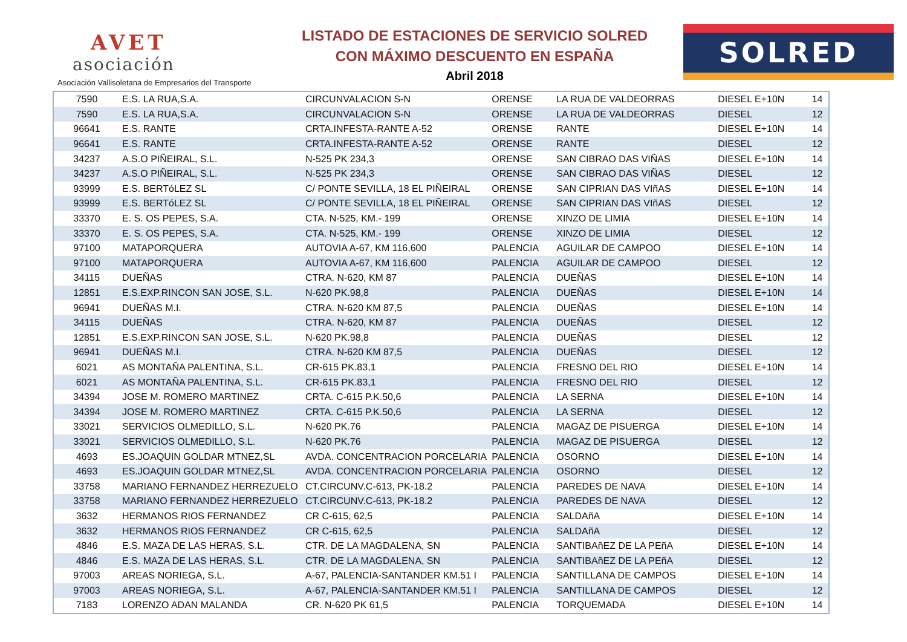AVET
asociación
Asociación Vallisoletana de Empresarios del Transporte
LISTADO DE ESTACIONES DE SERVICIO SOLRED
CON MÁXIMO DESCUENTO EN ESPAÑA
Abril 2018
SOLRED
| 7590 | E.S. LA RUA,S.A. | CIRCUNVALACION S-N | ORENSE | LA RUA DE VALDEORRAS | DIESEL E+10N | 14 |
| 7590 | E.S. LA RUA,S.A. | CIRCUNVALACION S-N | ORENSE | LA RUA DE VALDEORRAS | DIESEL | 12 |
| 96641 | E.S. RANTE | CRTA.INFESTA-RANTE A-52 | ORENSE | RANTE | DIESEL E+10N | 14 |
| 96641 | E.S. RANTE | CRTA.INFESTA-RANTE A-52 | ORENSE | RANTE | DIESEL | 12 |
| 34237 | A.S.O PIÑEIRAL, S.L. | N-525 PK 234,3 | ORENSE | SAN CIBRAO DAS VIÑAS | DIESEL E+10N | 14 |
| 34237 | A.S.O PIÑEIRAL, S.L. | N-525 PK 234,3 | ORENSE | SAN CIBRAO DAS VIÑAS | DIESEL | 12 |
| 93999 | E.S. BERTóLEZ SL | C/ PONTE SEVILLA, 18 EL PIÑEIRAL | ORENSE | SAN CIPRIAN DAS VIñAS | DIESEL E+10N | 14 |
| 93999 | E.S. BERTóLEZ SL | C/ PONTE SEVILLA, 18 EL PIÑEIRAL | ORENSE | SAN CIPRIAN DAS VIñAS | DIESEL | 12 |
| 33370 | E. S. OS PEPES, S.A. | CTA. N-525, KM.- 199 | ORENSE | XINZO DE LIMIA | DIESEL E+10N | 14 |
| 33370 | E. S. OS PEPES, S.A. | CTA. N-525, KM.- 199 | ORENSE | XINZO DE LIMIA | DIESEL | 12 |
| 97100 | MATAPORQUERA | AUTOVIA A-67, KM 116,600 | PALENCIA | AGUILAR DE CAMPOO | DIESEL E+10N | 14 |
| 97100 | MATAPORQUERA | AUTOVIA A-67, KM 116,600 | PALENCIA | AGUILAR DE CAMPOO | DIESEL | 12 |
| 34115 | DUEÑAS | CTRA. N-620, KM 87 | PALENCIA | DUEÑAS | DIESEL E+10N | 14 |
| 12851 | E.S.EXP.RINCON SAN JOSE, S.L. | N-620 PK.98,8 | PALENCIA | DUEÑAS | DIESEL E+10N | 14 |
| 96941 | DUEÑAS M.I. | CTRA. N-620 KM 87,5 | PALENCIA | DUEÑAS | DIESEL E+10N | 14 |
| 34115 | DUEÑAS | CTRA. N-620, KM 87 | PALENCIA | DUEÑAS | DIESEL | 12 |
| 12851 | E.S.EXP.RINCON SAN JOSE, S.L. | N-620 PK.98,8 | PALENCIA | DUEÑAS | DIESEL | 12 |
| 96941 | DUEÑAS M.I. | CTRA. N-620 KM 87,5 | PALENCIA | DUEÑAS | DIESEL | 12 |
| 6021 | AS MONTAÑA PALENTINA, S.L. | CR-615 PK.83,1 | PALENCIA | FRESNO DEL RIO | DIESEL E+10N | 14 |
| 6021 | AS MONTAÑA PALENTINA, S.L. | CR-615 PK.83,1 | PALENCIA | FRESNO DEL RIO | DIESEL | 12 |
| 34394 | JOSE M. ROMERO MARTINEZ | CRTA. C-615 P.K.50,6 | PALENCIA | LA SERNA | DIESEL E+10N | 14 |
| 34394 | JOSE M. ROMERO MARTINEZ | CRTA. C-615 P.K.50,6 | PALENCIA | LA SERNA | DIESEL | 12 |
| 33021 | SERVICIOS OLMEDILLO, S.L. | N-620 PK.76 | PALENCIA | MAGAZ DE PISUERGA | DIESEL E+10N | 14 |
| 33021 | SERVICIOS OLMEDILLO, S.L. | N-620 PK.76 | PALENCIA | MAGAZ DE PISUERGA | DIESEL | 12 |
| 4693 | ES.JOAQUIN GOLDAR MTNEZ,SL | AVDA. CONCENTRACION PORCELARIA | PALENCIA | OSORNO | DIESEL E+10N | 14 |
| 4693 | ES.JOAQUIN GOLDAR MTNEZ,SL | AVDA. CONCENTRACION PORCELARIA | PALENCIA | OSORNO | DIESEL | 12 |
| 33758 | MARIANO FERNANDEZ HERREZUELO | CT.CIRCUNV.C-613, PK-18.2 | PALENCIA | PAREDES DE NAVA | DIESEL E+10N | 14 |
| 33758 | MARIANO FERNANDEZ HERREZUELO | CT.CIRCUNV.C-613, PK-18.2 | PALENCIA | PAREDES DE NAVA | DIESEL | 12 |
| 3632 | HERMANOS RIOS FERNANDEZ | CR C-615, 62,5 | PALENCIA | SALDAñA | DIESEL E+10N | 14 |
| 3632 | HERMANOS RIOS FERNANDEZ | CR C-615, 62,5 | PALENCIA | SALDAñA | DIESEL | 12 |
| 4846 | E.S. MAZA DE LAS HERAS, S.L. | CTR. DE LA MAGDALENA, SN | PALENCIA | SANTIBAñEZ DE LA PEñA | DIESEL E+10N | 14 |
| 4846 | E.S. MAZA DE LAS HERAS, S.L. | CTR. DE LA MAGDALENA, SN | PALENCIA | SANTIBAñEZ DE LA PEñA | DIESEL | 12 |
| 97003 | AREAS NORIEGA, S.L. | A-67, PALENCIA-SANTANDER KM.51 I | PALENCIA | SANTILLANA DE CAMPOS | DIESEL E+10N | 14 |
| 97003 | AREAS NORIEGA, S.L. | A-67, PALENCIA-SANTANDER KM.51 I | PALENCIA | SANTILLANA DE CAMPOS | DIESEL | 12 |
| 7183 | LORENZO ADAN MALANDA | CR. N-620 PK 61,5 | PALENCIA | TORQUEMADA | DIESEL E+10N | 14 |